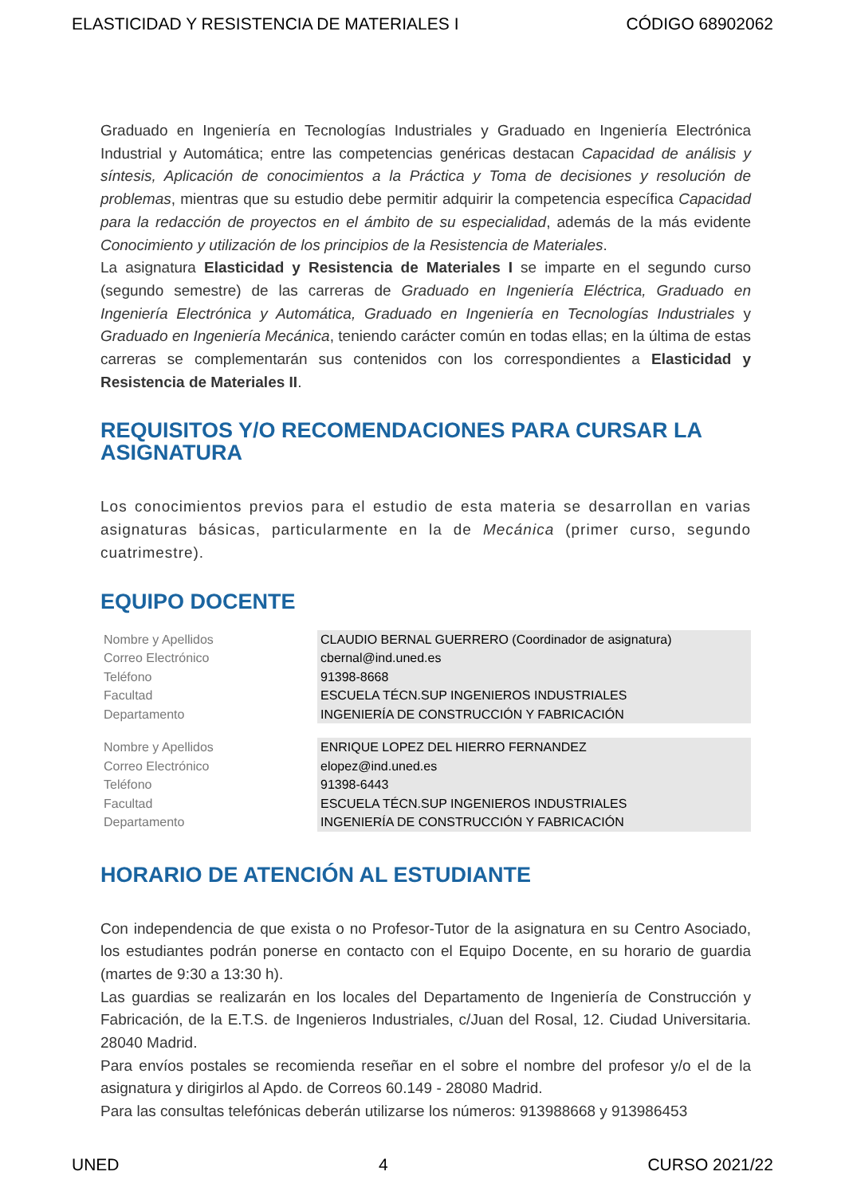ELASTICIDAD Y RESISTENCIA DE MATERIALES I CÓDIGO 68902062
Graduado en Ingeniería en Tecnologías Industriales y Graduado en Ingeniería Electrónica Industrial y Automática; entre las competencias genéricas destacan Capacidad de análisis y síntesis, Aplicación de conocimientos a la Práctica y Toma de decisiones y resolución de problemas, mientras que su estudio debe permitir adquirir la competencia específica Capacidad para la redacción de proyectos en el ámbito de su especialidad, además de la más evidente Conocimiento y utilización de los principios de la Resistencia de Materiales.
La asignatura Elasticidad y Resistencia de Materiales I se imparte en el segundo curso (segundo semestre) de las carreras de Graduado en Ingeniería Eléctrica, Graduado en Ingeniería Electrónica y Automática, Graduado en Ingeniería en Tecnologías Industriales y Graduado en Ingeniería Mecánica, teniendo carácter común en todas ellas; en la última de estas carreras se complementarán sus contenidos con los correspondientes a Elasticidad y Resistencia de Materiales II.
REQUISITOS Y/O RECOMENDACIONES PARA CURSAR LA ASIGNATURA
Los conocimientos previos para el estudio de esta materia se desarrollan en varias asignaturas básicas, particularmente en la de Mecánica (primer curso, segundo cuatrimestre).
EQUIPO DOCENTE
| Nombre y Apellidos | CLAUDIO BERNAL GUERRERO (Coordinador de asignatura) |
| Correo Electrónico | cbernal@ind.uned.es |
| Teléfono | 91398-8668 |
| Facultad | ESCUELA TÉCN.SUP INGENIEROS INDUSTRIALES |
| Departamento | INGENIERÍA DE CONSTRUCCIÓN Y FABRICACIÓN |
| Nombre y Apellidos | ENRIQUE LOPEZ DEL HIERRO FERNANDEZ |
| Correo Electrónico | elopez@ind.uned.es |
| Teléfono | 91398-6443 |
| Facultad | ESCUELA TÉCN.SUP INGENIEROS INDUSTRIALES |
| Departamento | INGENIERÍA DE CONSTRUCCIÓN Y FABRICACIÓN |
HORARIO DE ATENCIÓN AL ESTUDIANTE
Con independencia de que exista o no Profesor-Tutor de la asignatura en su Centro Asociado, los estudiantes podrán ponerse en contacto con el Equipo Docente, en su horario de guardia (martes de 9:30 a 13:30 h).
Las guardias se realizarán en los locales del Departamento de Ingeniería de Construcción y Fabricación, de la E.T.S. de Ingenieros Industriales, c/Juan del Rosal, 12. Ciudad Universitaria. 28040 Madrid.
Para envíos postales se recomienda reseñar en el sobre el nombre del profesor y/o el de la asignatura y dirigirlos al Apdo. de Correos 60.149 - 28080 Madrid.
Para las consultas telefónicas deberán utilizarse los números: 913988668 y 913986453
UNED 4 CURSO 2021/22